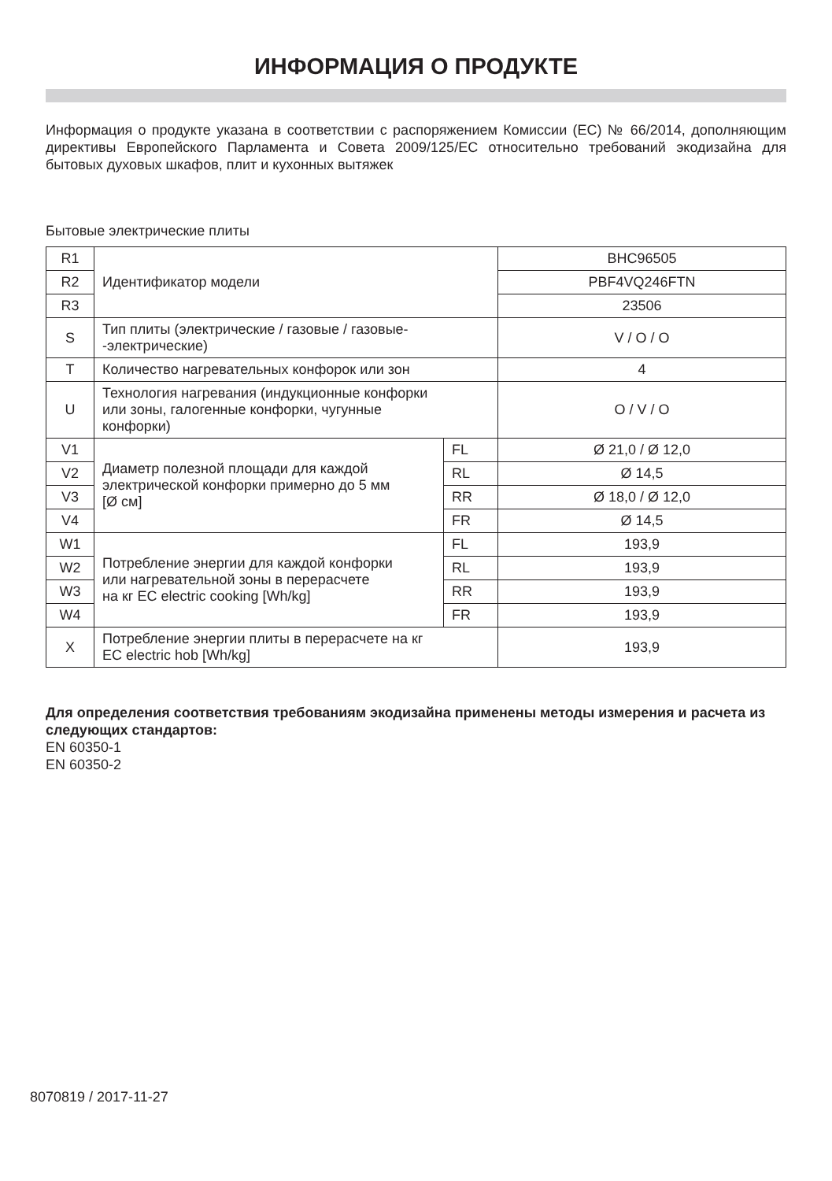ИНФОРМАЦИЯ О ПРОДУКТЕ
Информация о продукте указана в соответствии с распоряжением Комиссии (ЕС) № 66/2014, дополняющим директивы Европейского Парламента и Совета 2009/125/ЕС относительно требований экодизайна для бытовых духовых шкафов, плит и кухонных вытяжек
Бытовые электрические плиты
| R1 | Идентификатор модели | | BHC96505 |
| R2 | | | PBF4VQ246FTN |
| R3 | | | 23506 |
| S | Тип плиты (электрические / газовые / газовые- -электрические) | | V / O / O |
| T | Количество нагревательных конфорок или зон | | 4 |
| U | Технология нагревания (индукционные конфорки или зоны, галогенные конфорки, чугунные конфорки) | | O / V / O |
| V1 | Диаметр полезной площади для каждой электрической конфорки примерно до 5 мм [Ø см] | FL | Ø 21,0 / Ø 12,0 |
| V2 | | RL | Ø 14,5 |
| V3 | | RR | Ø 18,0 / Ø 12,0 |
| V4 | | FR | Ø 14,5 |
| W1 | Потребление энергии для каждой конфорки или нагревательной зоны в перерасчете на кг EC electric cooking [Wh/kg] | FL | 193,9 |
| W2 | | RL | 193,9 |
| W3 | | RR | 193,9 |
| W4 | | FR | 193,9 |
| X | Потребление энергии плиты в перерасчете на кг EC electric hob [Wh/kg] | | 193,9 |
Для определения соответствия требованиям экодизайна применены методы измерения и расчета из следующих стандартов:
EN 60350-1
EN 60350-2
8070819 / 2017-11-27